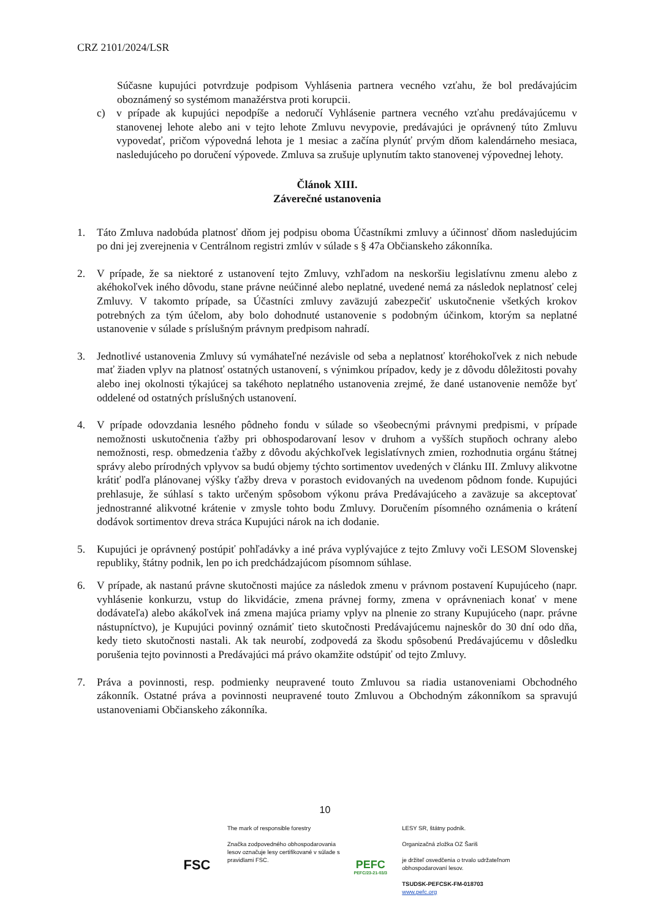CRZ 2101/2024/LSR
Súčasne kupujúci potvrdzuje podpisom Vyhlásenia partnera vecného vzťahu, že bol predávajúcim oboznámený so systémom manažérstva proti korupcii.
c) v prípade ak kupujúci nepodpíše a nedoručí Vyhlásenie partnera vecného vzťahu predávajúcemu v stanovenej lehote alebo ani v tejto lehote Zmluvu nevypovie, predávajúci je oprávnený túto Zmluvu vypovedať, pričom výpovedná lehota je 1 mesiac a začína plynúť prvým dňom kalendárneho mesiaca, nasledujúceho po doručení výpovede. Zmluva sa zrušuje uplynutím takto stanovenej výpovednej lehoty.
Článok XIII.
Záverečné ustanovenia
1. Táto Zmluva nadobúda platnosť dňom jej podpisu oboma Účastníkmi zmluvy a účinnosť dňom nasledujúcim po dni jej zverejnenia v Centrálnom registri zmlúv v súlade s § 47a Občianskeho zákonníka.
2. V prípade, že sa niektoré z ustanovení tejto Zmluvy, vzhľadom na neskoršiu legislatívnu zmenu alebo z akéhokoľvek iného dôvodu, stane právne neúčinné alebo neplatné, uvedené nemá za následok neplatnosť celej Zmluvy. V takomto prípade, sa Účastníci zmluvy zaväzujú zabezpečiť uskutočnenie všetkých krokov potrebných za tým účelom, aby bolo dohodnuté ustanovenie s podobným účinkom, ktorým sa neplatné ustanovenie v súlade s príslušným právnym predpisom nahradí.
3. Jednotlivé ustanovenia Zmluvy sú vymáhateľné nezávisle od seba a neplatnosť ktoréhokoľvek z nich nebude mať žiaden vplyv na platnosť ostatných ustanovení, s výnimkou prípadov, kedy je z dôvodu dôležitosti povahy alebo inej okolnosti týkajúcej sa takéhoto neplatného ustanovenia zrejmé, že dané ustanovenie nemôže byť oddelené od ostatných príslušných ustanovení.
4. V prípade odovzdania lesného pôdneho fondu v súlade so všeobecnými právnymi predpismi, v prípade nemožnosti uskutočnenia ťažby pri obhospodarovaní lesov v druhom a vyšších stupňoch ochrany alebo nemožnosti, resp. obmedzenia ťažby z dôvodu akýchkoľvek legislatívnych zmien, rozhodnutia orgánu štátnej správy alebo prírodných vplyvov sa budú objemy týchto sortimentov uvedených v článku III. Zmluvy alikvotne krátiť podľa plánovanej výšky ťažby dreva v porastoch evidovaných na uvedenom pôdnom fonde. Kupujúci prehlasuje, že súhlasí s takto určeným spôsobom výkonu práva Predávajúceho a zaväzuje sa akceptovať jednostranné alikvotné krátenie v zmysle tohto bodu Zmluvy. Doručením písomného oznámenia o krátení dodávok sortimentov dreva stráca Kupujúci nárok na ich dodanie.
5. Kupujúci je oprávnený postúpiť pohľadávky a iné práva vyplývajúce z tejto Zmluvy voči LESOM Slovenskej republiky, štátny podnik, len po ich predchádzajúcom písomnom súhlase.
6. V prípade, ak nastanú právne skutočnosti majúce za následok zmenu v právnom postavení Kupujúceho (napr. vyhlásenie konkurzu, vstup do likvidácie, zmena právnej formy, zmena v oprávneniach konať v mene dodávateľa) alebo akákoľvek iná zmena majúca priamy vplyv na plnenie zo strany Kupujúceho (napr. právne nástupníctvo), je Kupujúci povinný oznámiť tieto skutočnosti Predávajúcemu najneskôr do 30 dní odo dňa, kedy tieto skutočnosti nastali. Ak tak neurobí, zodpovedá za škodu spôsobenú Predávajúcemu v dôsledku porušenia tejto povinnosti a Predávajúci má právo okamžite odstúpiť od tejto Zmluvy.
7. Práva a povinnosti, resp. podmienky neupravené touto Zmluvou sa riadia ustanoveniami Obchodného zákonník. Ostatné práva a povinnosti neupravené touto Zmluvou a Obchodným zákonníkom sa spravujú ustanoveniami Občianskeho zákonníka.
10
FSC
The mark of responsible forestry
Značka zodpovedného obhospodarovania lesov označuje lesy certifikované v súlade s pravidlami FSC.
PEFC
PEFC/23-21-03/3
LESY SR, štátny podnik.
Organizačná zložka OZ Šariš
je držiteľ osvedčenia o trvalo udržateľnom obhospodarovaní lesov.
TSUDSK-PEFCSK-FM-018703
www.pefc.org